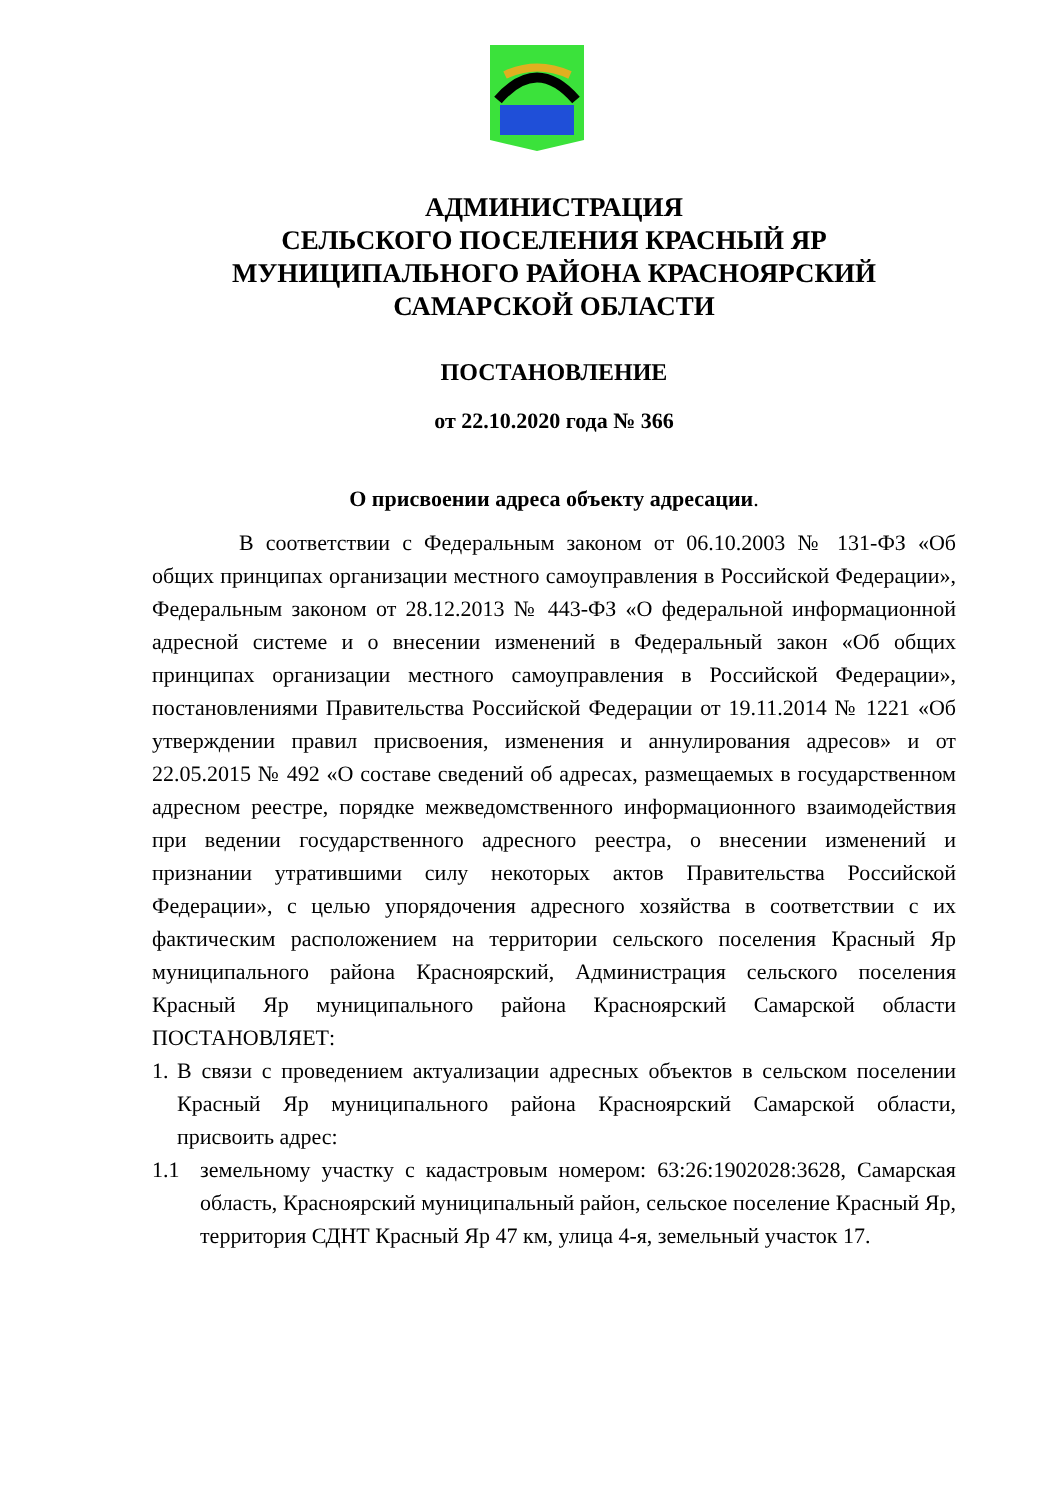АДМИНИСТРАЦИЯ
СЕЛЬСКОГО ПОСЕЛЕНИЯ КРАСНЫЙ ЯР
МУНИЦИПАЛЬНОГО РАЙОНА КРАСНОЯРСКИЙ
САМАРСКОЙ ОБЛАСТИ
ПОСТАНОВЛЕНИЕ
от 22.10.2020 года № 366
О присвоении адреса объекту адресации.
В соответствии с Федеральным законом от 06.10.2003 № 131-ФЗ «Об общих принципах организации местного самоуправления в Российской Федерации», Федеральным законом от 28.12.2013 № 443-ФЗ «О федеральной информационной адресной системе и о внесении изменений в Федеральный закон «Об общих принципах организации местного самоуправления в Российской Федерации», постановлениями Правительства Российской Федерации от 19.11.2014 № 1221 «Об утверждении правил присвоения, изменения и аннулирования адресов» и от 22.05.2015 № 492 «О составе сведений об адресах, размещаемых в государственном адресном реестре, порядке межведомственного информационного взаимодействия при ведении государственного адресного реестра, о внесении изменений и признании утратившими силу некоторых актов Правительства Российской Федерации», с целью упорядочения адресного хозяйства в соответствии с их фактическим расположением на территории сельского поселения Красный Яр муниципального района Красноярский, Администрация сельского поселения Красный Яр муниципального района Красноярский Самарской области ПОСТАНОВЛЯЕТ:
1. В связи с проведением актуализации адресных объектов в сельском поселении Красный Яр муниципального района Красноярский Самарской области, присвоить адрес:
1.1 земельному участку с кадастровым номером: 63:26:1902028:3628, Самарская область, Красноярский муниципальный район, сельское поселение Красный Яр, территория СДНТ Красный Яр 47 км, улица 4-я, земельный участок 17.